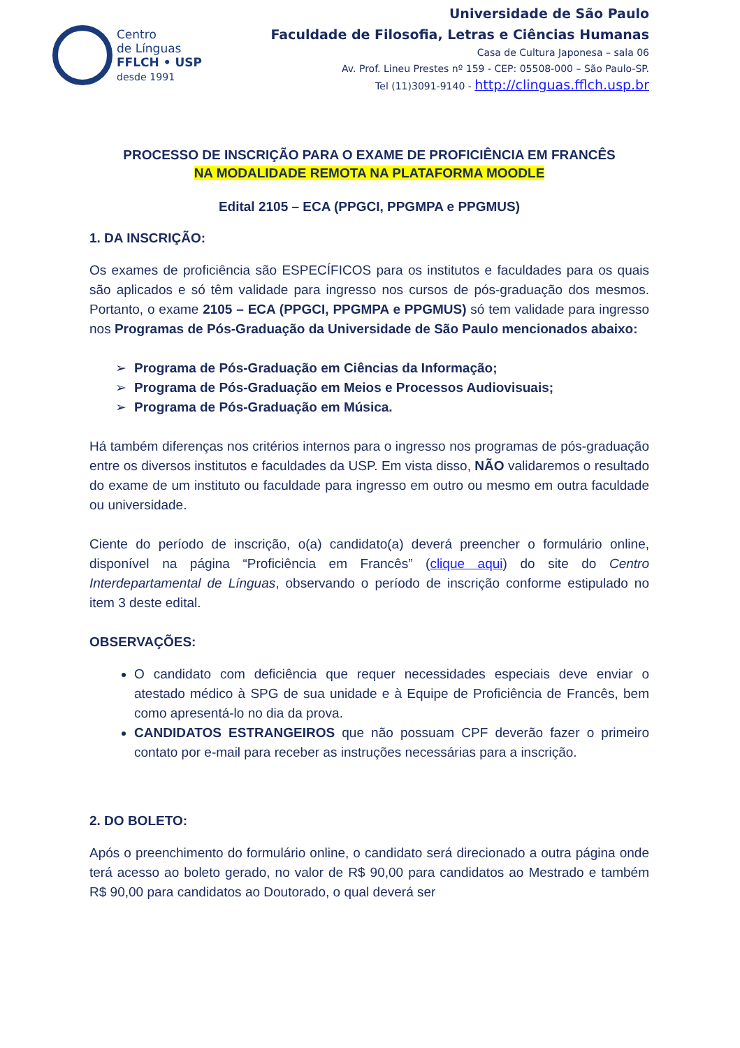Centro
de Línguas
FFLCH • USP
desde 1991
Universidade de São Paulo
Faculdade de Filosofia, Letras e Ciências Humanas
Casa de Cultura Japonesa – sala 06
Av. Prof. Lineu Prestes nº 159 - CEP: 05508-000 – São Paulo-SP.
Tel (11)3091-9140 - http://clinguas.fflch.usp.br
PROCESSO DE INSCRIÇÃO PARA O EXAME DE PROFICIÊNCIA EM FRANCÊS
NA MODALIDADE REMOTA NA PLATAFORMA MOODLE
Edital 2105 – ECA (PPGCI, PPGMPA e PPGMUS)
1. DA INSCRIÇÃO:
Os exames de proficiência são ESPECÍFICOS para os institutos e faculdades para os quais são aplicados e só têm validade para ingresso nos cursos de pós-graduação dos mesmos. Portanto, o exame 2105 – ECA (PPGCI, PPGMPA e PPGMUS) só tem validade para ingresso nos Programas de Pós-Graduação da Universidade de São Paulo mencionados abaixo:
Programa de Pós-Graduação em Ciências da Informação;
Programa de Pós-Graduação em Meios e Processos Audiovisuais;
Programa de Pós-Graduação em Música.
Há também diferenças nos critérios internos para o ingresso nos programas de pós-graduação entre os diversos institutos e faculdades da USP. Em vista disso, NÃO validaremos o resultado do exame de um instituto ou faculdade para ingresso em outro ou mesmo em outra faculdade ou universidade.
Ciente do período de inscrição, o(a) candidato(a) deverá preencher o formulário online, disponível na página “Proficiência em Francês” (clique aqui) do site do Centro Interdepartamental de Línguas, observando o período de inscrição conforme estipulado no item 3 deste edital.
OBSERVAÇÕES:
O candidato com deficiência que requer necessidades especiais deve enviar o atestado médico à SPG de sua unidade e à Equipe de Proficiência de Francês, bem como apresentá-lo no dia da prova.
CANDIDATOS ESTRANGEIROS que não possuam CPF deverão fazer o primeiro contato por e-mail para receber as instruções necessárias para a inscrição.
2. DO BOLETO:
Após o preenchimento do formulário online, o candidato será direcionado a outra página onde terá acesso ao boleto gerado, no valor de R$ 90,00 para candidatos ao Mestrado e também R$ 90,00 para candidatos ao Doutorado, o qual deverá ser